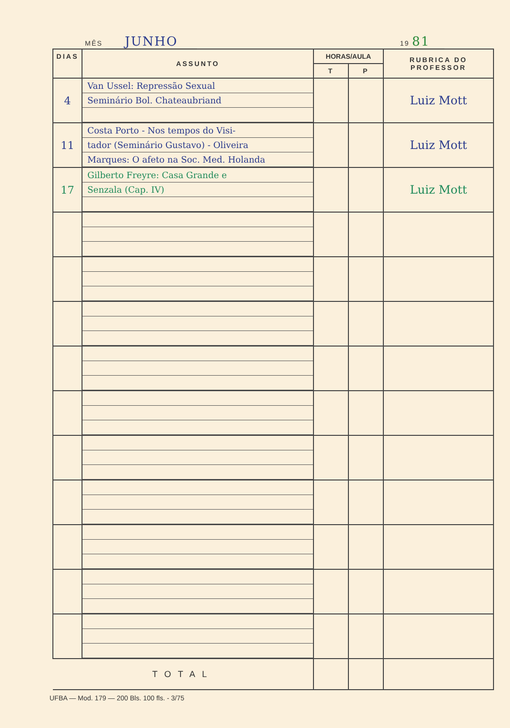MÊS JUNHO 19 81
| DIAS | ASSUNTO | HORAS/AULA | | RUBRICA DO PROFESSOR |
| --- | --- | --- | --- | --- |
| | | T | P | |
| 4 | Van Ussel: Repressão Sexual Seminário Bol. Chateaubriand | | | Luiz Mott |
| 11 | Costa Porto - Nos tempos do Visi- tador (Seminário Gustavo) - Oliveira Marques: O afeto na Soc. Med. Holanda | | | Luiz Mott |
| 17 | Gilberto Freyre: Casa Grande e Senzala (Cap. IV) | | | Luiz Mott |
| TOTAL | | | | |
UFBA — Mod. 179 — 200 Bls. 100 fls. - 3/75